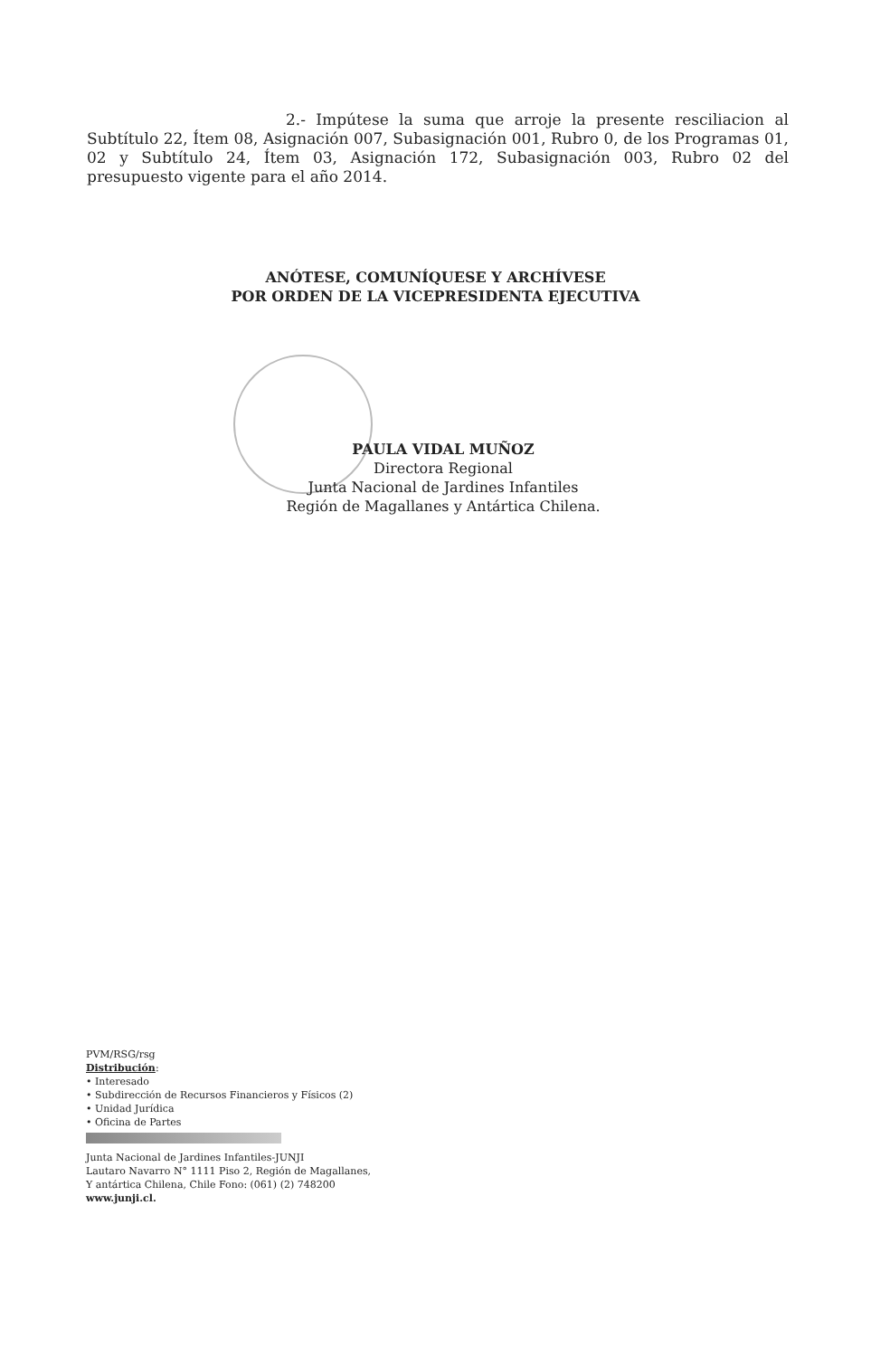2.- Impútese la suma que arroje la presente resciliacion al Subtítulo 22, Ítem 08, Asignación 007, Subasignación 001, Rubro 0, de los Programas 01, 02 y Subtítulo 24, Ítem 03, Asignación 172, Subasignación 003, Rubro 02 del presupuesto vigente para el año 2014.
ANÓTESE, COMUNÍQUESE Y ARCHÍVESE
POR ORDEN DE LA VICEPRESIDENTA EJECUTIVA
PAULA VIDAL MUÑOZ
Directora Regional
Junta Nacional de Jardines Infantiles
Región de Magallanes y Antártica Chilena.
PVM/RSG/rsg
Distribución:
• Interesado
• Subdirección de Recursos Financieros y Físicos (2)
• Unidad Jurídica
• Oficina de Partes
Junta Nacional de Jardines Infantiles-JUNJI
Lautaro Navarro N° 1111 Piso 2, Región de Magallanes,
Y antártica Chilena, Chile Fono: (061) (2) 748200
www.junji.cl.